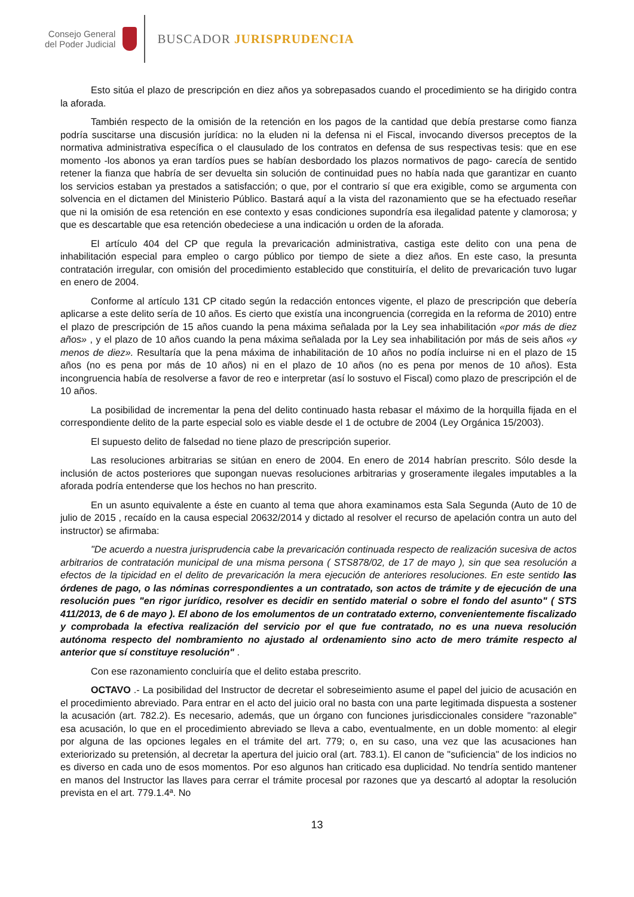Consejo General
del Poder Judicial
BUSCADOR JURISPRUDENCIA
Esto sitúa el plazo de prescripción en diez años ya sobrepasados cuando el procedimiento se ha dirigido contra la aforada.
También respecto de la omisión de la retención en los pagos de la cantidad que debía prestarse como fianza podría suscitarse una discusión jurídica: no la eluden ni la defensa ni el Fiscal, invocando diversos preceptos de la normativa administrativa específica o el clausulado de los contratos en defensa de sus respectivas tesis: que en ese momento -los abonos ya eran tardíos pues se habían desbordado los plazos normativos de pago- carecía de sentido retener la fianza que habría de ser devuelta sin solución de continuidad pues no había nada que garantizar en cuanto los servicios estaban ya prestados a satisfacción; o que, por el contrario sí que era exigible, como se argumenta con solvencia en el dictamen del Ministerio Público. Bastará aquí a la vista del razonamiento que se ha efectuado reseñar que ni la omisión de esa retención en ese contexto y esas condiciones supondría esa ilegalidad patente y clamorosa; y que es descartable que esa retención obedeciese a una indicación u orden de la aforada.
El artículo 404 del CP que regula la prevaricación administrativa, castiga este delito con una pena de inhabilitación especial para empleo o cargo público por tiempo de siete a diez años. En este caso, la presunta contratación irregular, con omisión del procedimiento establecido que constituiría, el delito de prevaricación tuvo lugar en enero de 2004.
Conforme al artículo 131 CP citado según la redacción entonces vigente, el plazo de prescripción que debería aplicarse a este delito sería de 10 años. Es cierto que existía una incongruencia (corregida en la reforma de 2010) entre el plazo de prescripción de 15 años cuando la pena máxima señalada por la Ley sea inhabilitación «por más de diez años» , y el plazo de 10 años cuando la pena máxima señalada por la Ley sea inhabilitación por más de seis años «y menos de diez». Resultaría que la pena máxima de inhabilitación de 10 años no podía incluirse ni en el plazo de 15 años (no es pena por más de 10 años) ni en el plazo de 10 años (no es pena por menos de 10 años). Esta incongruencia había de resolverse a favor de reo e interpretar (así lo sostuvo el Fiscal) como plazo de prescripción el de 10 años.
La posibilidad de incrementar la pena del delito continuado hasta rebasar el máximo de la horquilla fijada en el correspondiente delito de la parte especial solo es viable desde el 1 de octubre de 2004 (Ley Orgánica 15/2003).
El supuesto delito de falsedad no tiene plazo de prescripción superior.
Las resoluciones arbitrarias se sitúan en enero de 2004. En enero de 2014 habrían prescrito. Sólo desde la inclusión de actos posteriores que supongan nuevas resoluciones arbitrarias y groseramente ilegales imputables a la aforada podría entenderse que los hechos no han prescrito.
En un asunto equivalente a éste en cuanto al tema que ahora examinamos esta Sala Segunda (Auto de 10 de julio de 2015 , recaído en la causa especial 20632/2014 y dictado al resolver el recurso de apelación contra un auto del instructor) se afirmaba:
"De acuerdo a nuestra jurisprudencia cabe la prevaricación continuada respecto de realización sucesiva de actos arbitrarios de contratación municipal de una misma persona ( STS878/02, de 17 de mayo ), sin que sea resolución a efectos de la tipicidad en el delito de prevaricación la mera ejecución de anteriores resoluciones. En este sentido las órdenes de pago, o las nóminas correspondientes a un contratado, son actos de trámite y de ejecución de una resolución pues "en rigor jurídico, resolver es decidir en sentido material o sobre el fondo del asunto" ( STS 411/2013, de 6 de mayo ). El abono de los emolumentos de un contratado externo, convenientemente fiscalizado y comprobada la efectiva realización del servicio por el que fue contratado, no es una nueva resolución autónoma respecto del nombramiento no ajustado al ordenamiento sino acto de mero trámite respecto al anterior que sí constituye resolución" .
Con ese razonamiento concluiría que el delito estaba prescrito.
OCTAVO .- La posibilidad del Instructor de decretar el sobreseimiento asume el papel del juicio de acusación en el procedimiento abreviado. Para entrar en el acto del juicio oral no basta con una parte legitimada dispuesta a sostener la acusación (art. 782.2). Es necesario, además, que un órgano con funciones jurisdiccionales considere "razonable" esa acusación, lo que en el procedimiento abreviado se lleva a cabo, eventualmente, en un doble momento: al elegir por alguna de las opciones legales en el trámite del art. 779; o, en su caso, una vez que las acusaciones han exteriorizado su pretensión, al decretar la apertura del juicio oral (art. 783.1). El canon de "suficiencia" de los indicios no es diverso en cada uno de esos momentos. Por eso algunos han criticado esa duplicidad. No tendría sentido mantener en manos del Instructor las llaves para cerrar el trámite procesal por razones que ya descartó al adoptar la resolución prevista en el art. 779.1.4ª. No
13